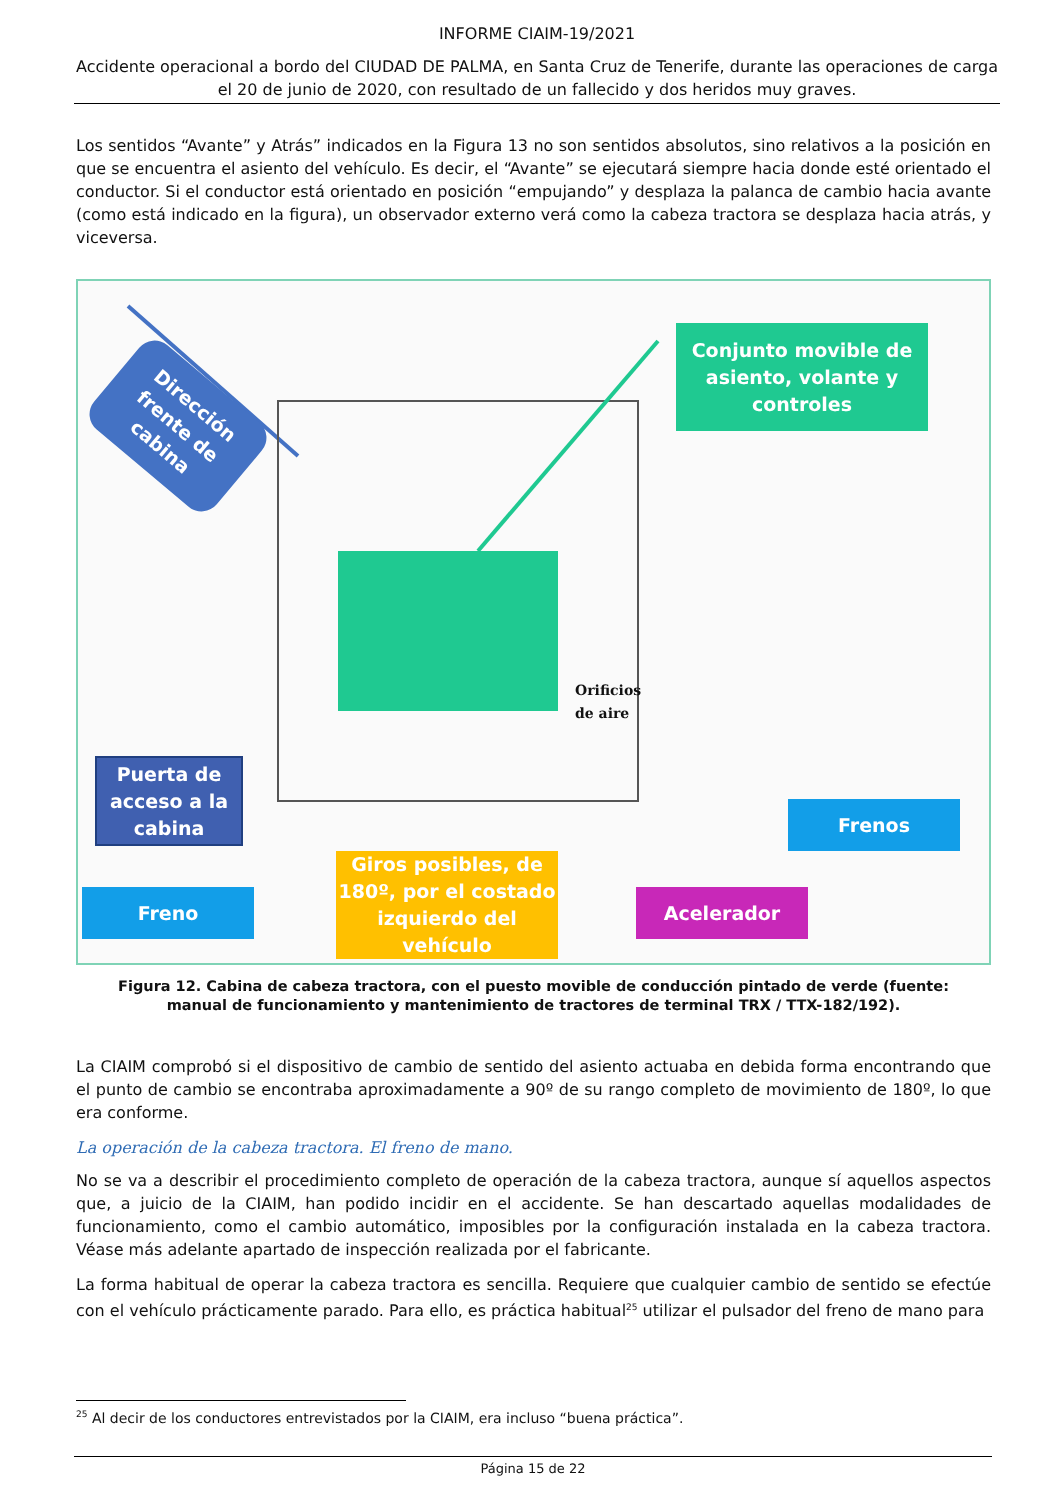INFORME CIAIM-19/2021
Accidente operacional a bordo del CIUDAD DE PALMA, en Santa Cruz de Tenerife, durante las operaciones de carga el 20 de junio de 2020, con resultado de un fallecido y dos heridos muy graves.
Los sentidos “Avante” y Atrás” indicados en la Figura 13 no son sentidos absolutos, sino relativos a la posición en que se encuentra el asiento del vehículo. Es decir, el “Avante” se ejecutará siempre hacia donde esté orientado el conductor. Si el conductor está orientado en posición “empujando” y desplaza la palanca de cambio hacia avante (como está indicado en la figura), un observador externo verá como la cabeza tractora se desplaza hacia atrás, y viceversa.
Dirección frente de cabina
Conjunto movible de asiento, volante y controles
Orificios
de aire
Puerta de acceso a la cabina
Frenos
Freno
Giros posibles, de 180º, por el costado izquierdo del vehículo
Acelerador
Figura 12. Cabina de cabeza tractora, con el puesto movible de conducción pintado de verde (fuente: manual de funcionamiento y mantenimiento de tractores de terminal TRX / TTX-182/192).
La CIAIM comprobó si el dispositivo de cambio de sentido del asiento actuaba en debida forma encontrando que el punto de cambio se encontraba aproximadamente a 90º de su rango completo de movimiento de 180º, lo que era conforme.
La operación de la cabeza tractora. El freno de mano.
No se va a describir el procedimiento completo de operación de la cabeza tractora, aunque sí aquellos aspectos que, a juicio de la CIAIM, han podido incidir en el accidente. Se han descartado aquellas modalidades de funcionamiento, como el cambio automático, imposibles por la configuración instalada en la cabeza tractora. Véase más adelante apartado de inspección realizada por el fabricante.
La forma habitual de operar la cabeza tractora es sencilla. Requiere que cualquier cambio de sentido se efectúe con el vehículo prácticamente parado. Para ello, es práctica habitual<sup>25</sup> utilizar el pulsador del freno de mano para
<sup>25</sup> Al decir de los conductores entrevistados por la CIAIM, era incluso “buena práctica”.
Página 15 de 22